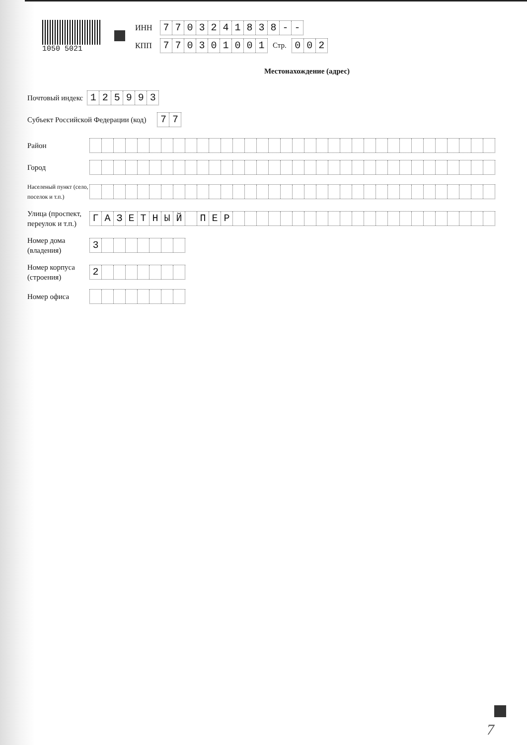1050 5021
ИНН
7 7 0 3 2 4 1 8 3 8 - -
КПП
7 7 0 3 0 1 0 0 1
Стр.
0 0 2
Местонахождение (адрес)
Почтовый индекс
1 2 5 9 9 3
Субъект Российской Федерации (код)
7 7
Район
Город
Населеный пункт (село, поселок и т.п.)
Улица (проспект, переулок и т.п.)
Г А З Е Т Н Ы Й П Е Р
Номер дома (владения)
3
Номер корпуса (строения)
2
Номер офиса
7